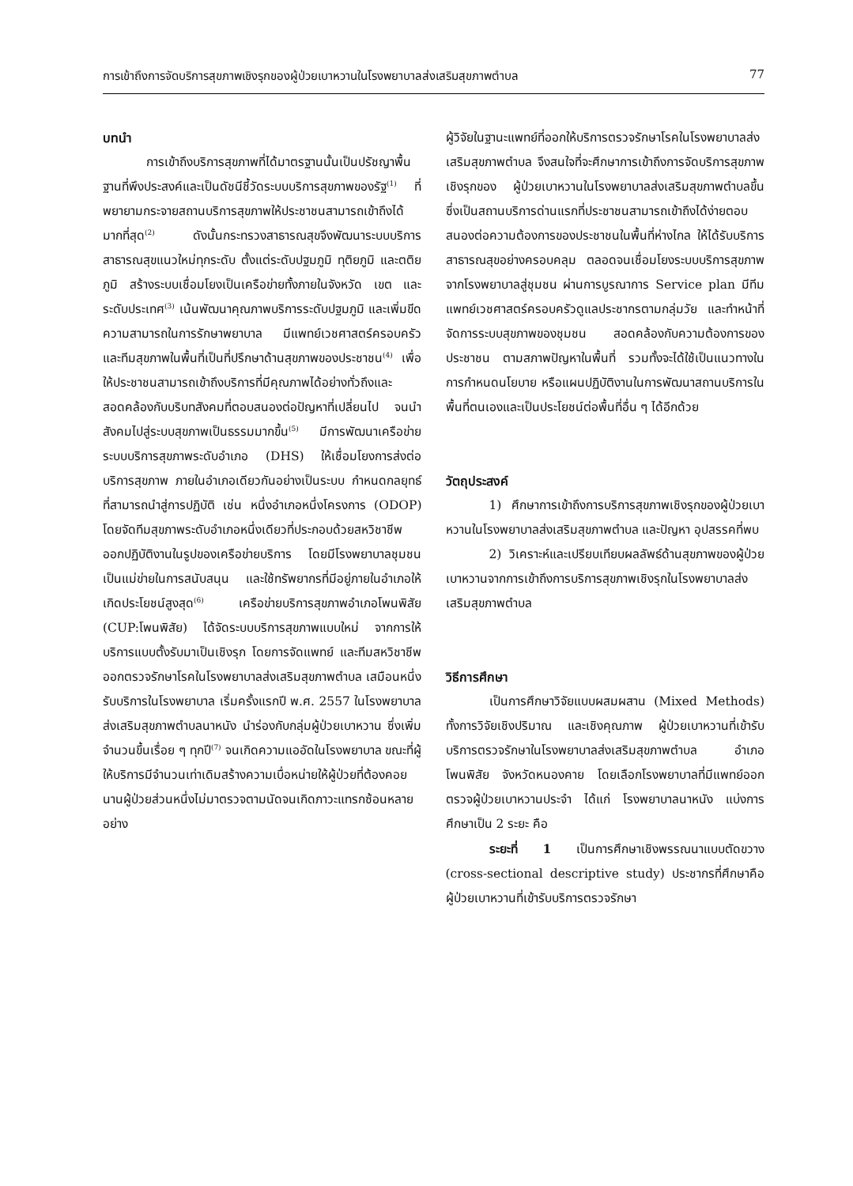การเข้าถึงการจัดบริการสุขภาพเชิงรุกของผู้ป่วยเบาหวานในโรงพยาบาลส่งเสริมสุขภาพตำบล 77
บทนำ
การเข้าถึงบริการสุขภาพที่ได้มาตรฐานนั้นเป็นปรัชญาพื้นฐานที่พึงประสงค์และเป็นดัชนีชี้วัดระบบบริการสุขภาพของรัฐ<sup>(1)</sup> ที่พยายามกระจายสถานบริการสุขภาพให้ประชาชนสามารถเข้าถึงได้มากที่สุด<sup>(2)</sup> ดังนั้นกระทรวงสาธารณสุขจึงพัฒนาระบบบริการสาธารณสุขแนวใหม่ทุกระดับ ตั้งแต่ระดับปฐมภูมิ ทุติยภูมิ และตติยภูมิ สร้างระบบเชื่อมโยงเป็นเครือข่ายทั้งภายในจังหวัด เขต และระดับประเทศ<sup>(3)</sup> เน้นพัฒนาคุณภาพบริการระดับปฐมภูมิ และเพิ่มขีดความสามารถในการรักษาพยาบาล มีแพทย์เวชศาสตร์ครอบครัวและทีมสุขภาพในพื้นที่เป็นที่ปรึกษาด้านสุขภาพของประชาชน<sup>(4)</sup> เพื่อให้ประชาชนสามารถเข้าถึงบริการที่มีคุณภาพได้อย่างทั่วถึงและสอดคล้องกับบริบทสังคมที่ตอบสนองต่อปัญหาที่เปลี่ยนไป จนนำสังคมไปสู่ระบบสุขภาพเป็นธรรมมากขึ้น<sup>(5)</sup> มีการพัฒนาเครือข่ายระบบบริการสุขภาพระดับอำเภอ (DHS) ให้เชื่อมโยงการส่งต่อบริการสุขภาพ ภายในอำเภอเดียวกันอย่างเป็นระบบ กำหนดกลยุทธ์ที่สามารถนำสู่การปฏิบัติ เช่น หนึ่งอำเภอหนึ่งโครงการ (ODOP) โดยจัดทีมสุขภาพระดับอำเภอหนึ่งเดียวที่ประกอบด้วยสหวิชาชีพ ออกปฏิบัติงานในรูปของเครือข่ายบริการ โดยมีโรงพยาบาลชุมชนเป็นแม่ข่ายในการสนับสนุน และใช้ทรัพยากรที่มีอยู่ภายในอำเภอให้เกิดประโยชน์สูงสุด<sup>(6)</sup> เครือข่ายบริการสุขภาพอำเภอโพนพิสัย (CUP:โพนพิสัย) ได้จัดระบบบริการสุขภาพแบบใหม่ จากการให้บริการแบบตั้งรับมาเป็นเชิงรุก โดยการจัดแพทย์ และทีมสหวิชาชีพ ออกตรวจรักษาโรคในโรงพยาบาลส่งเสริมสุขภาพตำบล เสมือนหนึ่งรับบริการในโรงพยาบาล เริ่มครั้งแรกปี พ.ศ. 2557 ในโรงพยาบาลส่งเสริมสุขภาพตำบลนาหนัง นำร่องกับกลุ่มผู้ป่วยเบาหวาน ซึ่งเพิ่มจำนวนขึ้นเรื่อย ๆ ทุกปี<sup>(7)</sup> จนเกิดความแออัดในโรงพยาบาล ขณะที่ผู้ให้บริการมีจำนวนเท่าเดิมสร้างความเบื่อหน่ายให้ผู้ป่วยที่ต้องคอยนานผู้ป่วยส่วนหนึ่งไม่มาตรวจตามนัดจนเกิดภาวะแทรกซ้อนหลายอย่าง
ผู้วิจัยในฐานะแพทย์ที่ออกให้บริการตรวจรักษาโรคในโรงพยาบาลส่งเสริมสุขภาพตำบล จึงสนใจที่จะศึกษาการเข้าถึงการจัดบริการสุขภาพเชิงรุกของ ผู้ป่วยเบาหวานในโรงพยาบาลส่งเสริมสุขภาพตำบลขึ้น ซึ่งเป็นสถานบริการด่านแรกที่ประชาชนสามารถเข้าถึงได้ง่ายตอบสนองต่อความต้องการของประชาชนในพื้นที่ห่างไกล ให้ได้รับบริการสาธารณสุขอย่างครอบคลุม ตลอดจนเชื่อมโยงระบบบริการสุขภาพจากโรงพยาบาลสู่ชุมชน ผ่านการบูรณาการ Service plan มีทีมแพทย์เวชศาสตร์ครอบครัวดูแลประชากรตามกลุ่มวัย และทำหน้าที่จัดการระบบสุขภาพของชุมชน สอดคล้องกับความต้องการของประชาชน ตามสภาพปัญหาในพื้นที่ รวมทั้งจะได้ใช้เป็นแนวทางในการกำหนดนโยบาย หรือแผนปฏิบัติงานในการพัฒนาสถานบริการในพื้นที่ตนเองและเป็นประโยชน์ต่อพื้นที่อื่น ๆ ได้อีกด้วย
วัตถุประสงค์
1) ศึกษาการเข้าถึงการบริการสุขภาพเชิงรุกของผู้ป่วยเบาหวานในโรงพยาบาลส่งเสริมสุขภาพตำบล และปัญหา อุปสรรคที่พบ
2) วิเคราะห์และเปรียบเทียบผลลัพธ์ด้านสุขภาพของผู้ป่วยเบาหวานจากการเข้าถึงการบริการสุขภาพเชิงรุกในโรงพยาบาลส่งเสริมสุขภาพตำบล
วิธีการศึกษา
เป็นการศึกษาวิจัยแบบผสมผสาน (Mixed Methods) ทั้งการวิจัยเชิงปริมาณ และเชิงคุณภาพ ผู้ป่วยเบาหวานที่เข้ารับบริการตรวจรักษาในโรงพยาบาลส่งเสริมสุขภาพตำบล อำเภอโพนพิสัย จังหวัดหนองคาย โดยเลือกโรงพยาบาลที่มีแพทย์ออกตรวจผู้ป่วยเบาหวานประจำ ได้แก่ โรงพยาบาลนาหนัง แบ่งการศึกษาเป็น 2 ระยะ คือ
ระยะที่ 1 เป็นการศึกษาเชิงพรรณนาแบบตัดขวาง (cross-sectional descriptive study) ประชากรที่ศึกษาคือ ผู้ป่วยเบาหวานที่เข้ารับบริการตรวจรักษา